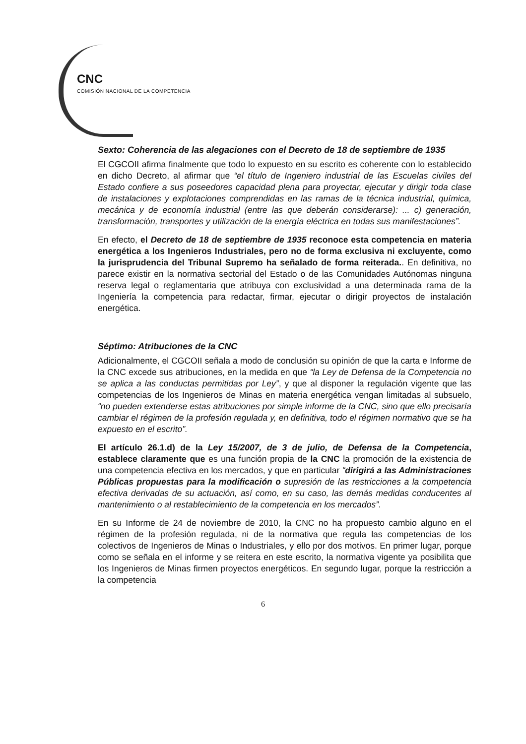CNC
COMISIÓN NACIONAL DE LA COMPETENCIA
Sexto: Coherencia de las alegaciones con el Decreto de 18 de septiembre de 1935
El CGCOII afirma finalmente que todo lo expuesto en su escrito es coherente con lo establecido en dicho Decreto, al afirmar que “el título de Ingeniero industrial de las Escuelas civiles del Estado confiere a sus poseedores capacidad plena para proyectar, ejecutar y dirigir toda clase de instalaciones y explotaciones comprendidas en las ramas de la técnica industrial, química, mecánica y de economía industrial (entre las que deberán considerarse): ... c) generación, transformación, transportes y utilización de la energía eléctrica en todas sus manifestaciones”.
En efecto, el Decreto de 18 de septiembre de 1935 reconoce esta competencia en materia energética a los Ingenieros Industriales, pero no de forma exclusiva ni excluyente, como la jurisprudencia del Tribunal Supremo ha señalado de forma reiterada.. En definitiva, no parece existir en la normativa sectorial del Estado o de las Comunidades Autónomas ninguna reserva legal o reglamentaria que atribuya con exclusividad a una determinada rama de la Ingeniería la competencia para redactar, firmar, ejecutar o dirigir proyectos de instalación energética.
Séptimo: Atribuciones de la CNC
Adicionalmente, el CGCOII señala a modo de conclusión su opinión de que la carta e Informe de la CNC excede sus atribuciones, en la medida en que “la Ley de Defensa de la Competencia no se aplica a las conductas permitidas por Ley”, y que al disponer la regulación vigente que las competencias de los Ingenieros de Minas en materia energética vengan limitadas al subsuelo, “no pueden extenderse estas atribuciones por simple informe de la CNC, sino que ello precisaría cambiar el régimen de la profesión regulada y, en definitiva, todo el régimen normativo que se ha expuesto en el escrito”.
El artículo 26.1.d) de la Ley 15/2007, de 3 de julio, de Defensa de la Competencia, establece claramente que es una función propia de la CNC la promoción de la existencia de una competencia efectiva en los mercados, y que en particular “dirigirá a las Administraciones Públicas propuestas para la modificación o supresión de las restricciones a la competencia efectiva derivadas de su actuación, así como, en su caso, las demás medidas conducentes al mantenimiento o al restablecimiento de la competencia en los mercados”.
En su Informe de 24 de noviembre de 2010, la CNC no ha propuesto cambio alguno en el régimen de la profesión regulada, ni de la normativa que regula las competencias de los colectivos de Ingenieros de Minas o Industriales, y ello por dos motivos. En primer lugar, porque como se señala en el informe y se reitera en este escrito, la normativa vigente ya posibilita que los Ingenieros de Minas firmen proyectos energéticos. En segundo lugar, porque la restricción a la competencia
6